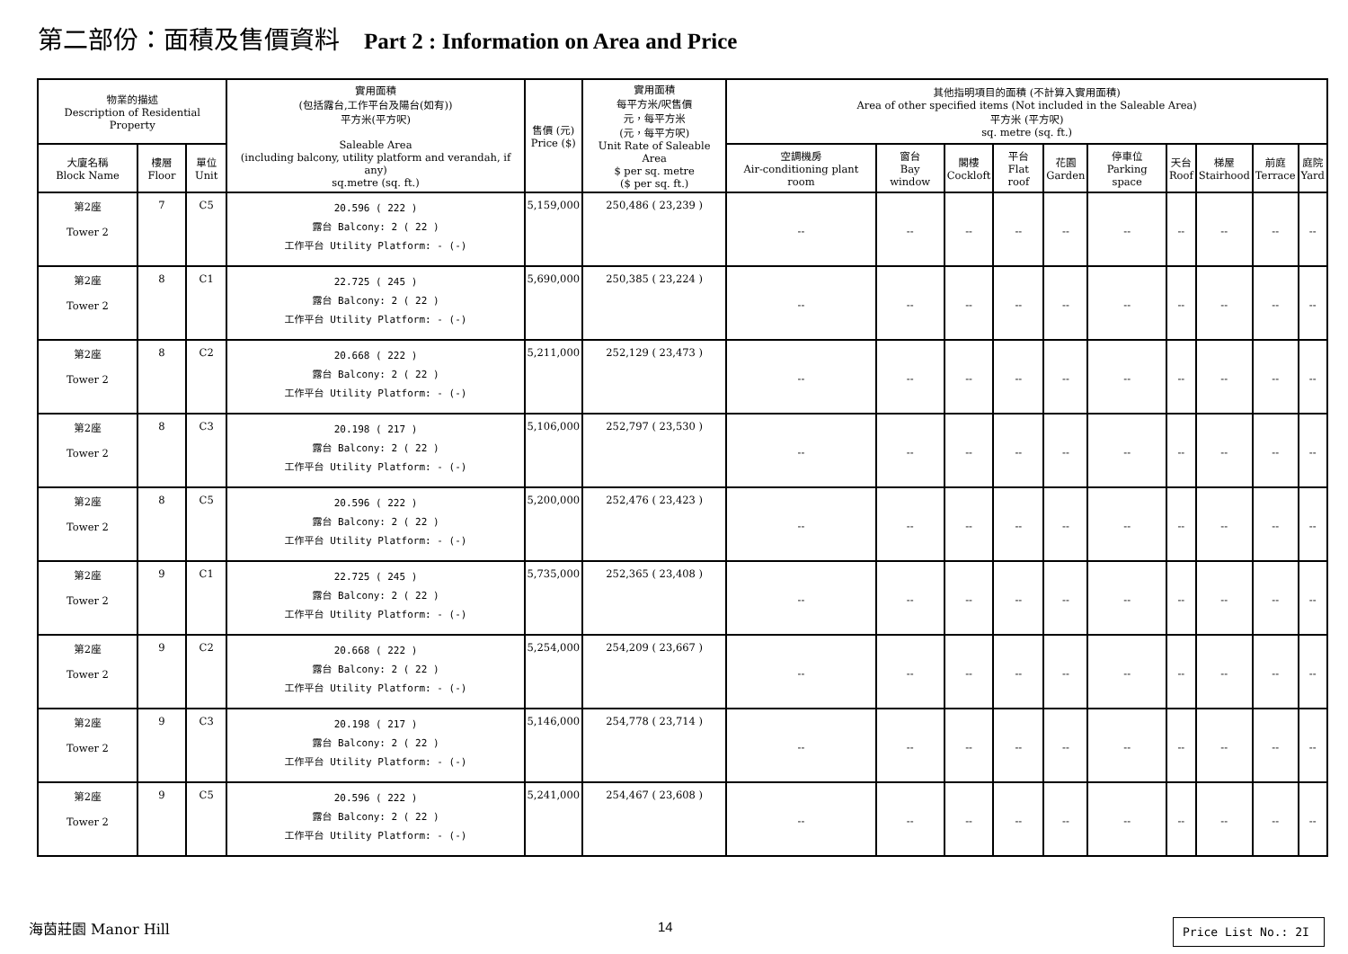第二部份：面積及售價資料 Part 2 : Information on Area and Price
| 物業的描述 Description of Residential Property | | | 實用面積 (包括露台,工作平台及陽台(如有)) 平方米(平方呎) Saleable Area (including balcony, utility platform and verandah, if any) sq.metre (sq. ft.) | 售價 (元) Price ($) | 實用面積 每平方米/呎售價 元，每平方米 (元，每平方呎) Unit Rate of Saleable Area $ per sq. metre ($ per sq. ft.) | 其他指明項目的面積 (不計算入實用面積) Area of other specified items (Not included in the Saleable Area) 平方米 (平方呎) sq. metre (sq. ft.) | | | | | | | | | |
| --- | --- | --- | --- | --- | --- | --- | --- | --- | --- | --- | --- | --- | --- | --- | --- |
| 大廈名稱 Block Name | 樓層 Floor | 單位 Unit | | | | 空調機房 Air-conditioning plant room | 窗台 Bay window | 閣樓 Cockloft | 平台 Flat roof | 花園 Garden | 停車位 Parking space | 天台 Roof | 梯屋 Stairhood | 前庭 Terrace | 庭院 Yard |
| 第2座 Tower 2 | 7 | C5 | 20.596 ( 222 ) 露台 Balcony: 2 ( 22 ) 工作平台 Utility Platform: - (-) | 5,159,000 | 250,486 ( 23,239 ) | -- | -- | -- | -- | -- | -- | -- | -- | -- | -- |
| 第2座 Tower 2 | 8 | C1 | 22.725 ( 245 ) 露台 Balcony: 2 ( 22 ) 工作平台 Utility Platform: - (-) | 5,690,000 | 250,385 ( 23,224 ) | -- | -- | -- | -- | -- | -- | -- | -- | -- | -- |
| 第2座 Tower 2 | 8 | C2 | 20.668 ( 222 ) 露台 Balcony: 2 ( 22 ) 工作平台 Utility Platform: - (-) | 5,211,000 | 252,129 ( 23,473 ) | -- | -- | -- | -- | -- | -- | -- | -- | -- | -- |
| 第2座 Tower 2 | 8 | C3 | 20.198 ( 217 ) 露台 Balcony: 2 ( 22 ) 工作平台 Utility Platform: - (-) | 5,106,000 | 252,797 ( 23,530 ) | -- | -- | -- | -- | -- | -- | -- | -- | -- | -- |
| 第2座 Tower 2 | 8 | C5 | 20.596 ( 222 ) 露台 Balcony: 2 ( 22 ) 工作平台 Utility Platform: - (-) | 5,200,000 | 252,476 ( 23,423 ) | -- | -- | -- | -- | -- | -- | -- | -- | -- | -- |
| 第2座 Tower 2 | 9 | C1 | 22.725 ( 245 ) 露台 Balcony: 2 ( 22 ) 工作平台 Utility Platform: - (-) | 5,735,000 | 252,365 ( 23,408 ) | -- | -- | -- | -- | -- | -- | -- | -- | -- | -- |
| 第2座 Tower 2 | 9 | C2 | 20.668 ( 222 ) 露台 Balcony: 2 ( 22 ) 工作平台 Utility Platform: - (-) | 5,254,000 | 254,209 ( 23,667 ) | -- | -- | -- | -- | -- | -- | -- | -- | -- | -- |
| 第2座 Tower 2 | 9 | C3 | 20.198 ( 217 ) 露台 Balcony: 2 ( 22 ) 工作平台 Utility Platform: - (-) | 5,146,000 | 254,778 ( 23,714 ) | -- | -- | -- | -- | -- | -- | -- | -- | -- | -- |
| 第2座 Tower 2 | 9 | C5 | 20.596 ( 222 ) 露台 Balcony: 2 ( 22 ) 工作平台 Utility Platform: - (-) | 5,241,000 | 254,467 ( 23,608 ) | -- | -- | -- | -- | -- | -- | -- | -- | -- | -- |
海茵莊園 Manor Hill 14 Price List No.: 2I